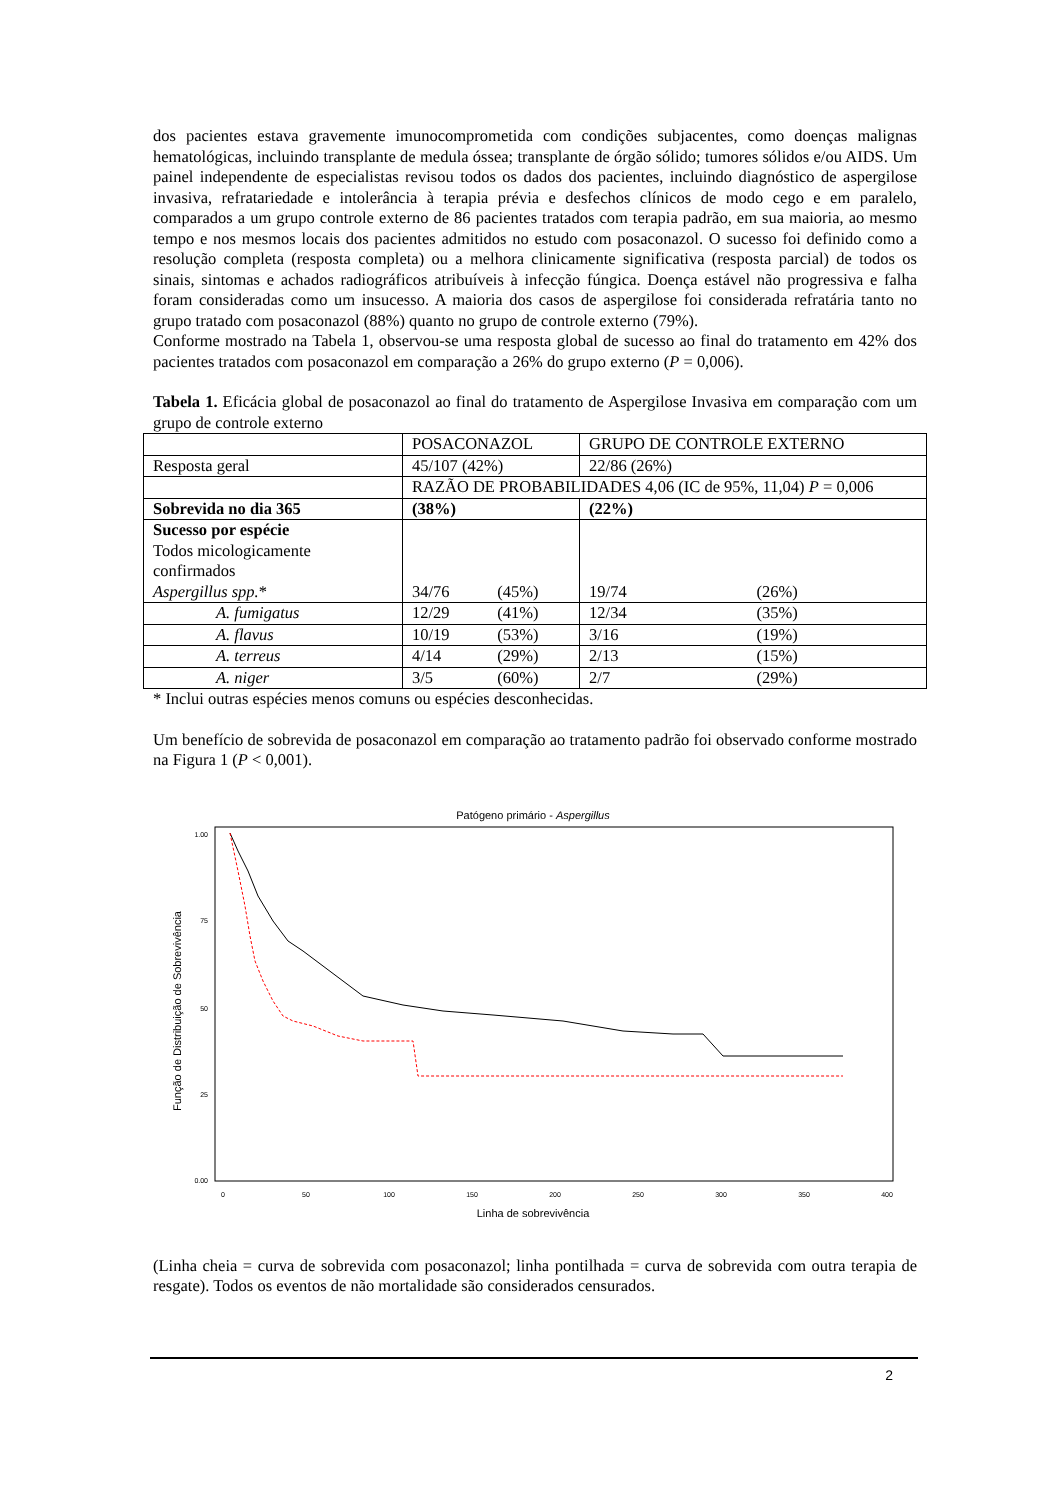dos pacientes estava gravemente imunocomprometida com condições subjacentes, como doenças malignas hematológicas, incluindo transplante de medula óssea; transplante de órgão sólido; tumores sólidos e/ou AIDS. Um painel independente de especialistas revisou todos os dados dos pacientes, incluindo diagnóstico de aspergilose invasiva, refratariedade e intolerância à terapia prévia e desfechos clínicos de modo cego e em paralelo, comparados a um grupo controle externo de 86 pacientes tratados com terapia padrão, em sua maioria, ao mesmo tempo e nos mesmos locais dos pacientes admitidos no estudo com posaconazol. O sucesso foi definido como a resolução completa (resposta completa) ou a melhora clinicamente significativa (resposta parcial) de todos os sinais, sintomas e achados radiográficos atribuíveis à infecção fúngica. Doença estável não progressiva e falha foram consideradas como um insucesso. A maioria dos casos de aspergilose foi considerada refratária tanto no grupo tratado com posaconazol (88%) quanto no grupo de controle externo (79%).
Conforme mostrado na Tabela 1, observou-se uma resposta global de sucesso ao final do tratamento em 42% dos pacientes tratados com posaconazol em comparação a 26% do grupo externo (P = 0,006).
Tabela 1. Eficácia global de posaconazol ao final do tratamento de Aspergilose Invasiva em comparação com um grupo de controle externo
| | POSACONAZOL | | GRUPO DE CONTROLE EXTERNO | |
| Resposta geral | 45/107 (42%) | | 22/86 (26%) | |
| | RAZÃO DE PROBABILIDADES 4,06 (IC de 95%, 11,04) P = 0,006 | | | |
| Sobrevida no dia 365 | (38%) | | (22%) | |
| Sucesso por espécie Todos micologicamente confirmados Aspergillus spp. * | 34/76 | (45%) | 19/74 | (26%) |
| A. fumigatus | 12/29 | (41%) | 12/34 | (35%) |
| A. flavus | 10/19 | (53%) | 3/16 | (19%) |
| A. terreus | 4/14 | (29%) | 2/13 | (15%) |
| A. niger | 3/5 | (60%) | 2/7 | (29%) |
* Inclui outras espécies menos comuns ou espécies desconhecidas.
Um benefício de sobrevida de posaconazol em comparação ao tratamento padrão foi observado conforme mostrado na Figura 1 (P < 0,001).
Patógeno primário - Aspergillus
1.00
75
50
25
0.00
0
50
100
150
200
250
300
350
400
Linha de sobrevivência
Função de Distribuição de Sobrevivência
(Linha cheia = curva de sobrevida com posaconazol; linha pontilhada = curva de sobrevida com outra terapia de resgate). Todos os eventos de não mortalidade são considerados censurados.
2